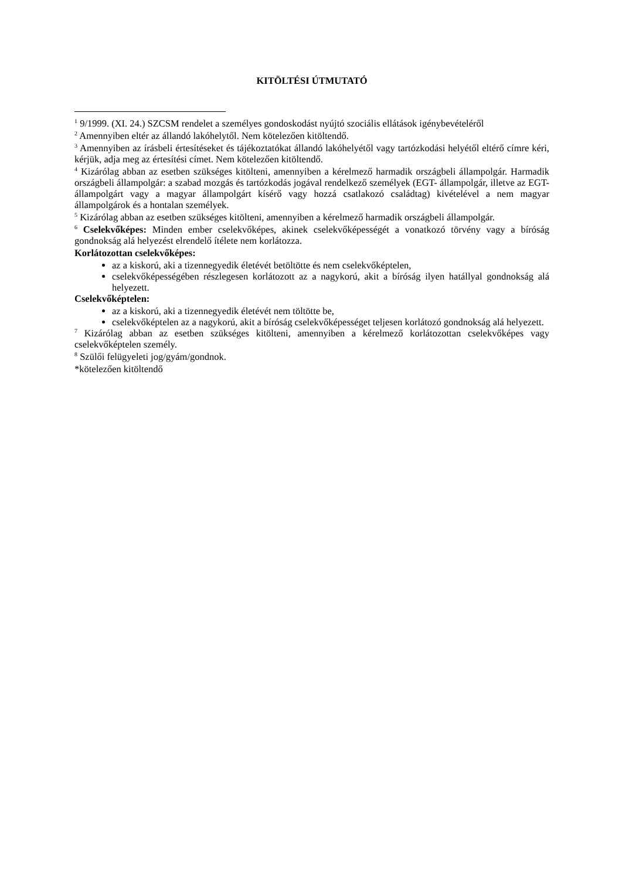KITÖLTÉSI ÚTMUTATÓ
<sup>1</sup> 9/1999. (XI. 24.) SZCSM rendelet a személyes gondoskodást nyújtó szociális ellátások igénybevételéről
<sup>2</sup> Amennyiben eltér az állandó lakóhelytől. Nem kötelezően kitöltendő.
<sup>3</sup> Amennyiben az írásbeli értesítéseket és tájékoztatókat állandó lakóhelyétől vagy tartózkodási helyétől eltérő címre kéri, kérjük, adja meg az értesítési címet. Nem kötelezően kitöltendő.
<sup>4</sup> Kizárólag abban az esetben szükséges kitölteni, amennyiben a kérelmező harmadik országbeli állampolgár. Harmadik országbeli állampolgár: a szabad mozgás és tartózkodás jogával rendelkező személyek (EGT- állampolgár, illetve az EGT- állampolgárt vagy a magyar állampolgárt kísérő vagy hozzá csatlakozó családtag) kivételével a nem magyar állampolgárok és a hontalan személyek.
<sup>5</sup> Kizárólag abban az esetben szükséges kitölteni, amennyiben a kérelmező harmadik országbeli állampolgár.
<sup>6</sup> Cselekvőképes: Minden ember cselekvőképes, akinek cselekvőképességét a vonatkozó törvény vagy a bíróság gondnokság alá helyezést elrendelő ítélete nem korlátozza.
Korlátozottan cselekvőképes:
az a kiskorú, aki a tizennegyedik életévét betöltötte és nem cselekvőképtelen,
cselekvőképességében részlegesen korlátozott az a nagykorú, akit a bíróság ilyen hatállyal gondnokság alá helyezett.
Cselekvőképtelen:
az a kiskorú, aki a tizennegyedik életévét nem töltötte be,
cselekvőképtelen az a nagykorú, akit a bíróság cselekvőképességet teljesen korlátozó gondnokság alá helyezett.
<sup>7</sup> Kizárólag abban az esetben szükséges kitölteni, amennyiben a kérelmező korlátozottan cselekvőképes vagy cselekvőképtelen személy.
<sup>8</sup> Szülői felügyeleti jog/gyám/gondnok.
*kötelezően kitöltendő